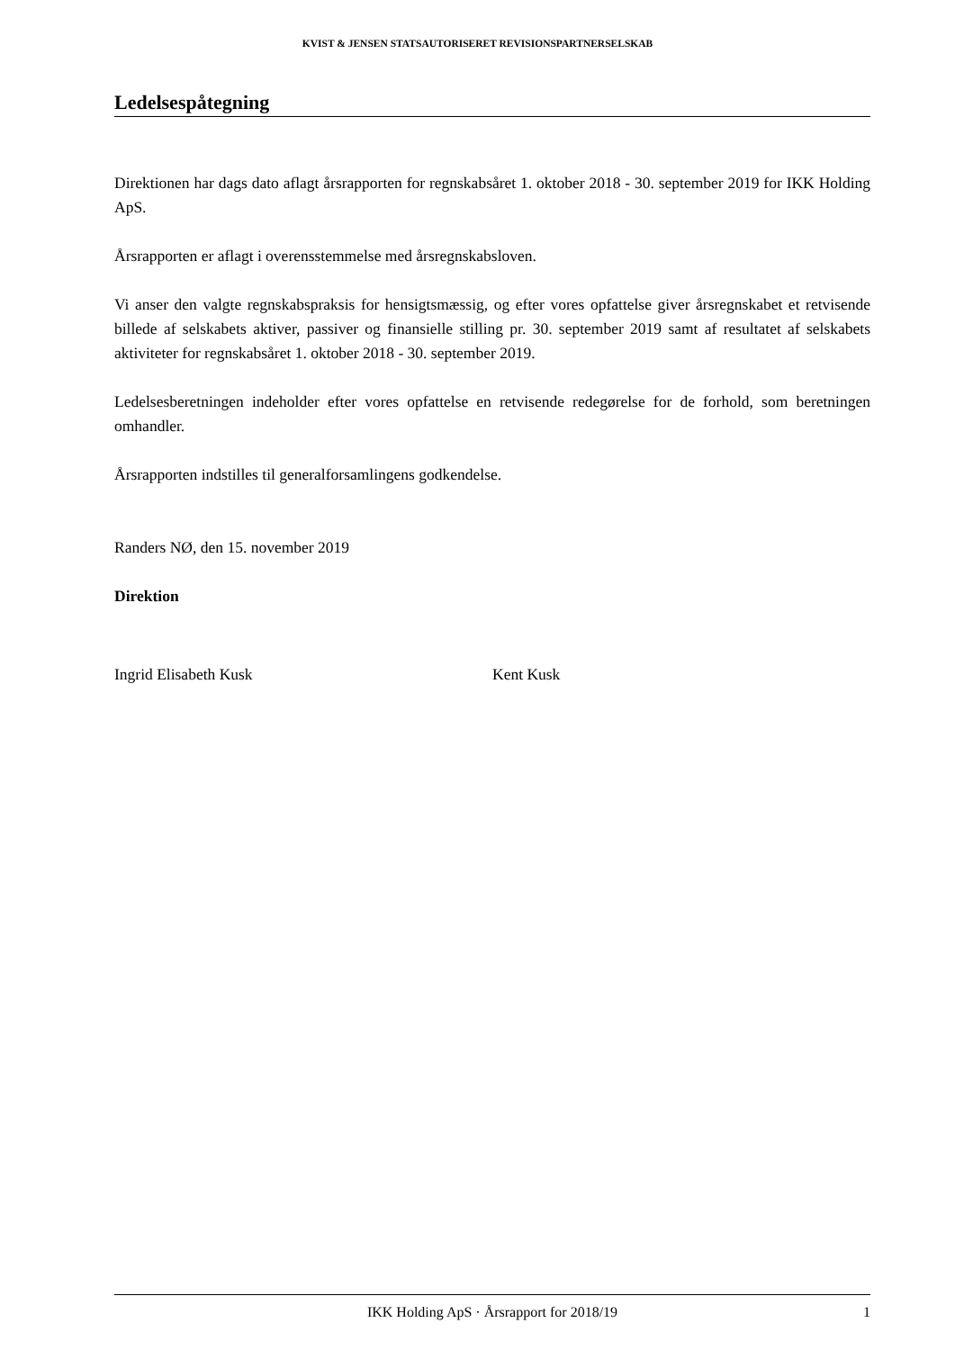KVIST & JENSEN STATSAUTORISERET REVISIONSPARTNERSELSKAB
Ledelsespåtegning
Direktionen har dags dato aflagt årsrapporten for regnskabsåret 1. oktober 2018 - 30. september 2019 for IKK Holding ApS.
Årsrapporten er aflagt i overensstemmelse med årsregnskabsloven.
Vi anser den valgte regnskabspraksis for hensigtsmæssig, og efter vores opfattelse giver årsregnskabet et retvisende billede af selskabets aktiver, passiver og finansielle stilling pr. 30. september 2019 samt af resultatet af selskabets aktiviteter for regnskabsåret 1. oktober 2018 - 30. september 2019.
Ledelsesberetningen indeholder efter vores opfattelse en retvisende redegørelse for de forhold, som beretningen omhandler.
Årsrapporten indstilles til generalforsamlingens godkendelse.
Randers NØ, den 15. november 2019
Direktion
Ingrid Elisabeth Kusk Kent Kusk
IKK Holding ApS · Årsrapport for 2018/19 1